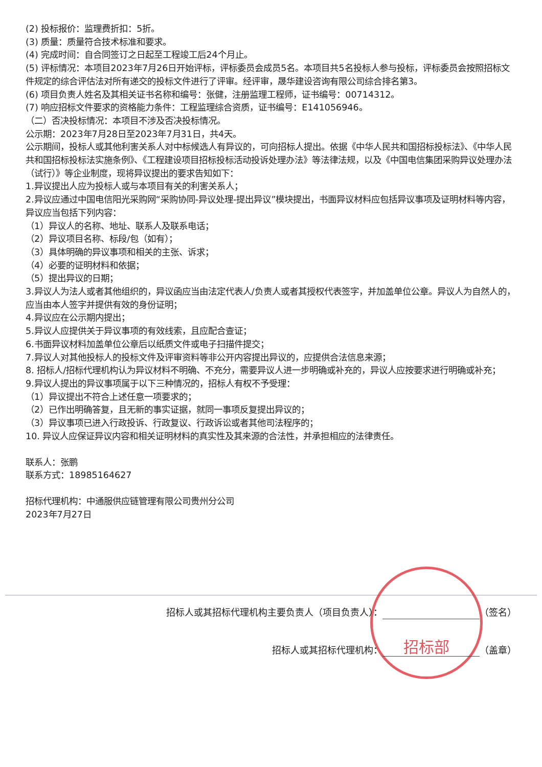(2) 投标报价：监理费折扣：5折。
(3) 质量：质量符合技术标准和要求。
(4) 完成时间：自合同签订之日起至工程竣工后24个月止。
(5) 评标情况：本项目2023年7月26日开始评标，评标委员会成员5名。本项目共5名投标人参与投标，评标委员会按照招标文件规定的综合评估法对所有递交的投标文件进行了评审。经评审，晟华建设咨询有限公司综合排名第3。
(6) 项目负责人姓名及其相关证书名称和编号：张健，注册监理工程师，证书编号：00714312。
(7) 响应招标文件要求的资格能力条件：工程监理综合资质，证书编号：E141056946。
（二）否决投标情况：本项目不涉及否决投标情况。
公示期：2023年7月28日至2023年7月31日，共4天。
公示期间，投标人或其他利害关系人对中标候选人有异议的，可向招标人提出。依据《中华人民共和国招标投标法》、《中华人民共和国招标投标法实施条例》、《工程建设项目招标投标活动投诉处理办法》等法律法规，以及《中国电信集团采购异议处理办法（试行）》等企业制度，现将异议提出的要求告知如下：
1.异议提出人应为投标人或与本项目有关的利害关系人；
2.异议应通过中国电信阳光采购网“采购协同-异议处理-提出异议”模块提出，书面异议材料应包括异议事项及证明材料等内容，异议应当包括下列内容：
（1）异议人的名称、地址、联系人及联系电话；
（2）异议项目名称、标段/包（如有）；
（3）具体明确的异议事项和相关的主张、诉求；
（4）必要的证明材料和依据；
（5）提出异议的日期；
3.异议人为法人或者其他组织的，异议函应当由法定代表人/负责人或者其授权代表签字，并加盖单位公章。异议人为自然人的，应当由本人签字并提供有效的身份证明；
4.异议应在公示期内提出；
5.异议人应提供关于异议事项的有效线索，且应配合查证；
6.书面异议材料加盖单位公章后以纸质文件或电子扫描件提交；
7.异议人对其他投标人的投标文件及评审资料等非公开内容提出异议的，应提供合法信息来源；
8. 招标人/招标代理机构认为异议材料不明确、不充分，需要异议人进一步明确或补充的，异议人应按要求进行明确或补充；
9.异议人提出的异议事项属于以下三种情况的，招标人有权不予受理：
（1）异议提出不符合上述任意一项要求的；
（2）已作出明确答复，且无新的事实证据，就同一事项反复提出异议的；
（3）异议事项已进入行政投诉、行政复议、行政诉讼或者其他司法程序的；
10. 异议人应保证异议内容和相关证明材料的真实性及其来源的合法性，并承担相应的法律责任。
联系人：张鹏
联系方式：18985164627
招标代理机构：中通服供应链管理有限公司贵州分公司
2023年7月27日
招标部
招标人或其招标代理机构主要负责人（项目负责人）： （签名）
招标人或其招标代理机构： （盖章）